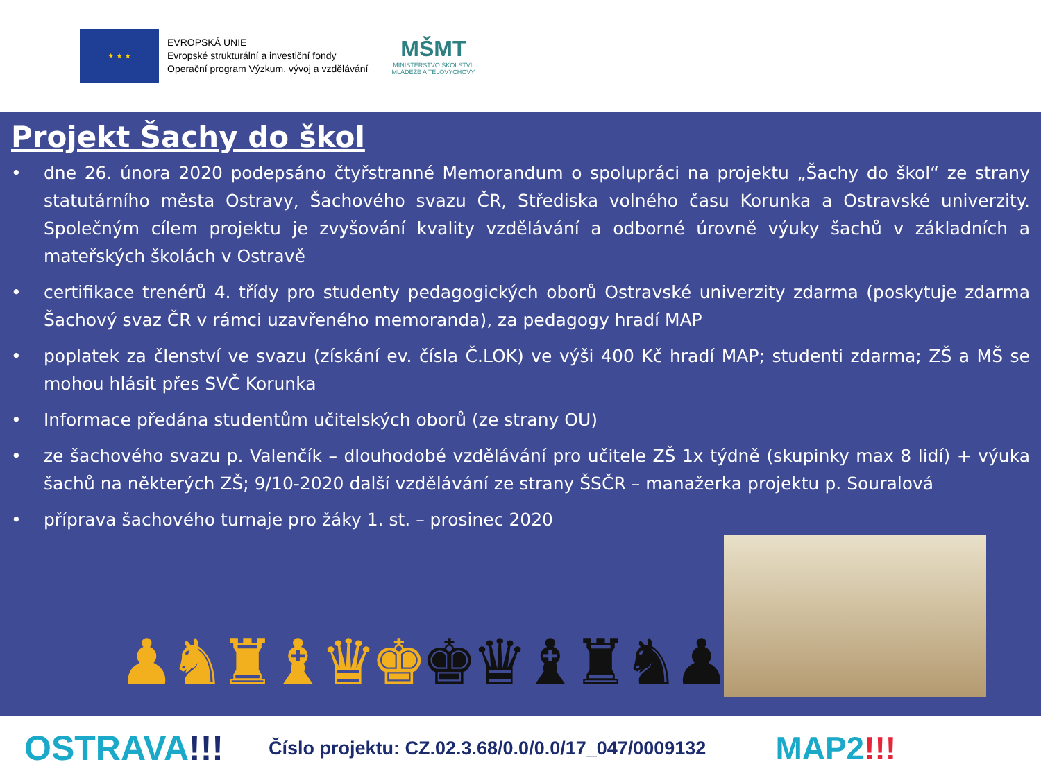★ ★ ★
EVROPSKÁ UNIE
Evropské strukturální a investiční fondy
Operační program Výzkum, vývoj a vzdělávání
MŠMT
MINISTERSTVO ŠKOLSTVÍ,
MLÁDEŽE A TĚLOVÝCHOVY
Projekt Šachy do škol
• dne 26. února 2020 podepsáno čtyřstranné Memorandum o spolupráci na projektu „Šachy do škol“ ze strany statutárního města Ostravy, Šachového svazu ČR, Střediska volného času Korunka a Ostravské univerzity. Společným cílem projektu je zvyšování kvality vzdělávání a odborné úrovně výuky šachů v základních a mateřských školách v Ostravě
• certifikace trenérů 4. třídy pro studenty pedagogických oborů Ostravské univerzity zdarma (poskytuje zdarma Šachový svaz ČR v rámci uzavřeného memoranda), za pedagogy hradí MAP
• poplatek za členství ve svazu (získání ev. čísla Č.LOK) ve výši 400 Kč hradí MAP; studenti zdarma; ZŠ a MŠ se mohou hlásit přes SVČ Korunka
• Informace předána studentům učitelských oborů (ze strany OU)
• ze šachového svazu p. Valenčík – dlouhodobé vzdělávání pro učitele ZŠ 1x týdně (skupinky max 8 lidí) + výuka šachů na některých ZŠ; 9/10-2020 další vzdělávání ze strany ŠSČR – manažerka projektu p. Souralová
• příprava šachového turnaje pro žáky 1. st. – prosinec 2020
♟♞♜♝♛♚♚♛♝♜♞♟
OSTRAVA!!!
Číslo projektu: CZ.02.3.68/0.0/0.0/17_047/0009132
MAP2!!!